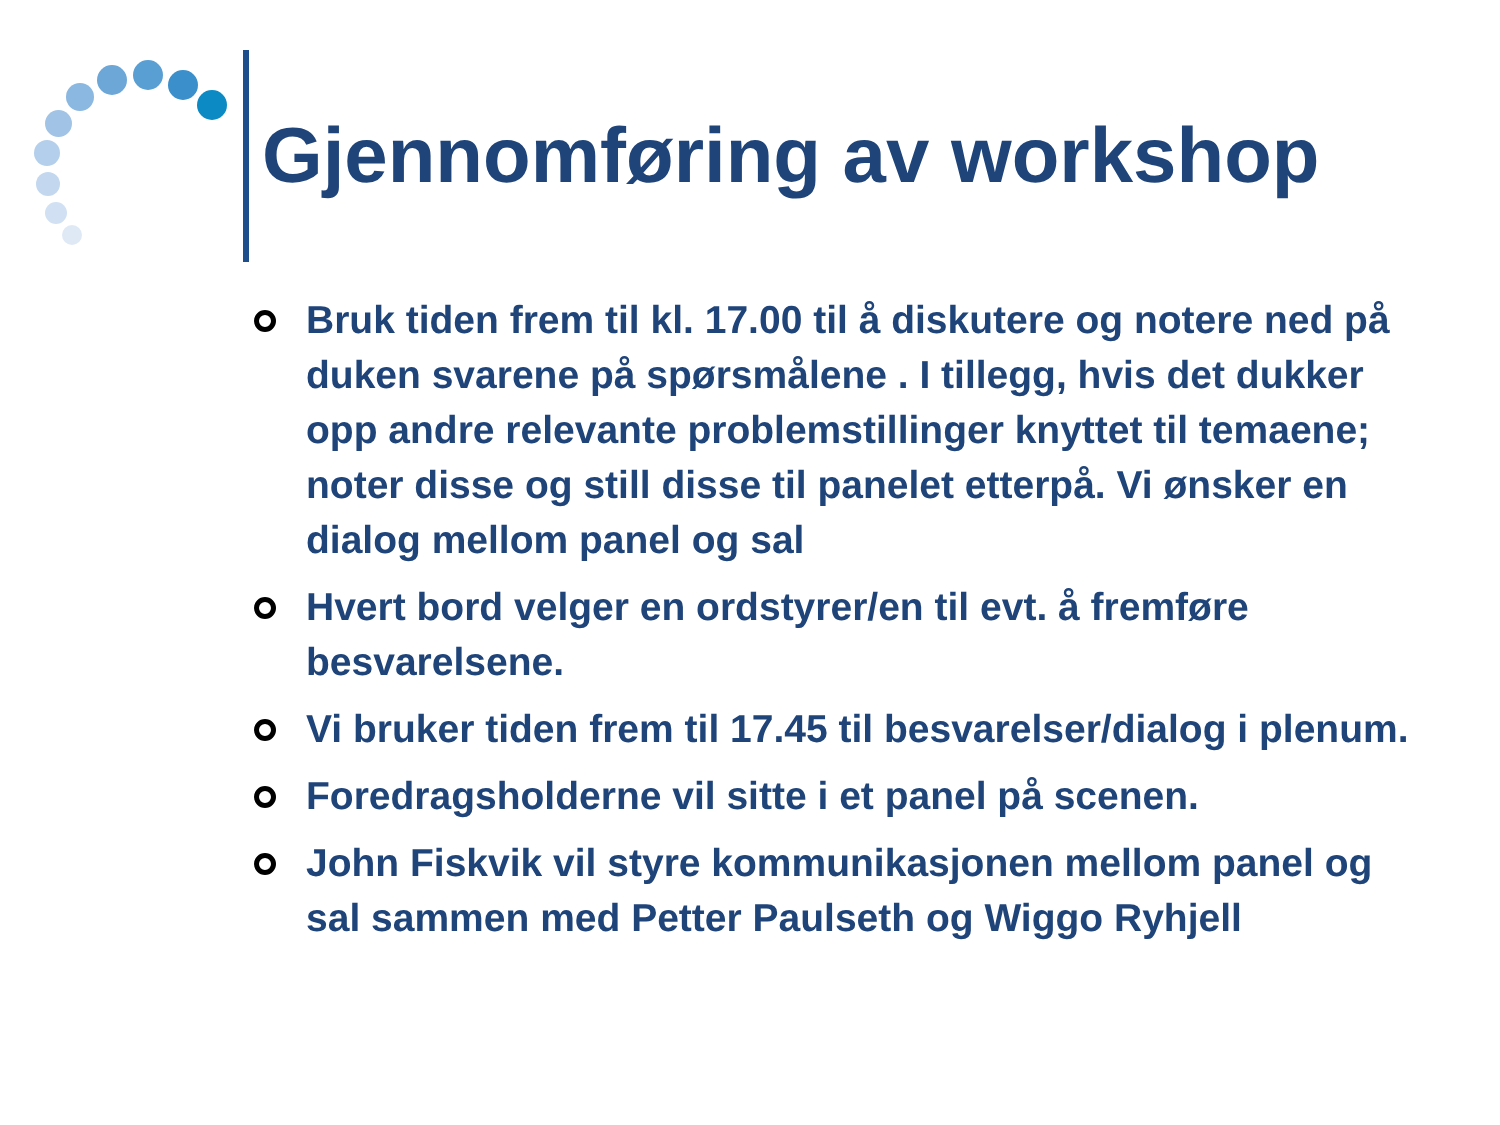Gjennomføring av workshop
Bruk tiden frem til kl. 17.00 til å diskutere og notere ned på duken svarene på spørsmålene . I tillegg, hvis det dukker opp andre relevante problemstillinger knyttet til temaene; noter disse og still disse til panelet etterpå. Vi ønsker en dialog mellom panel og sal
Hvert bord velger en ordstyrer/en til evt. å fremføre besvarelsene.
Vi bruker tiden frem til 17.45 til besvarelser/dialog i plenum.
Foredragsholderne vil sitte i et panel på scenen.
John Fiskvik vil styre kommunikasjonen mellom panel og sal sammen med Petter Paulseth og Wiggo Ryhjell